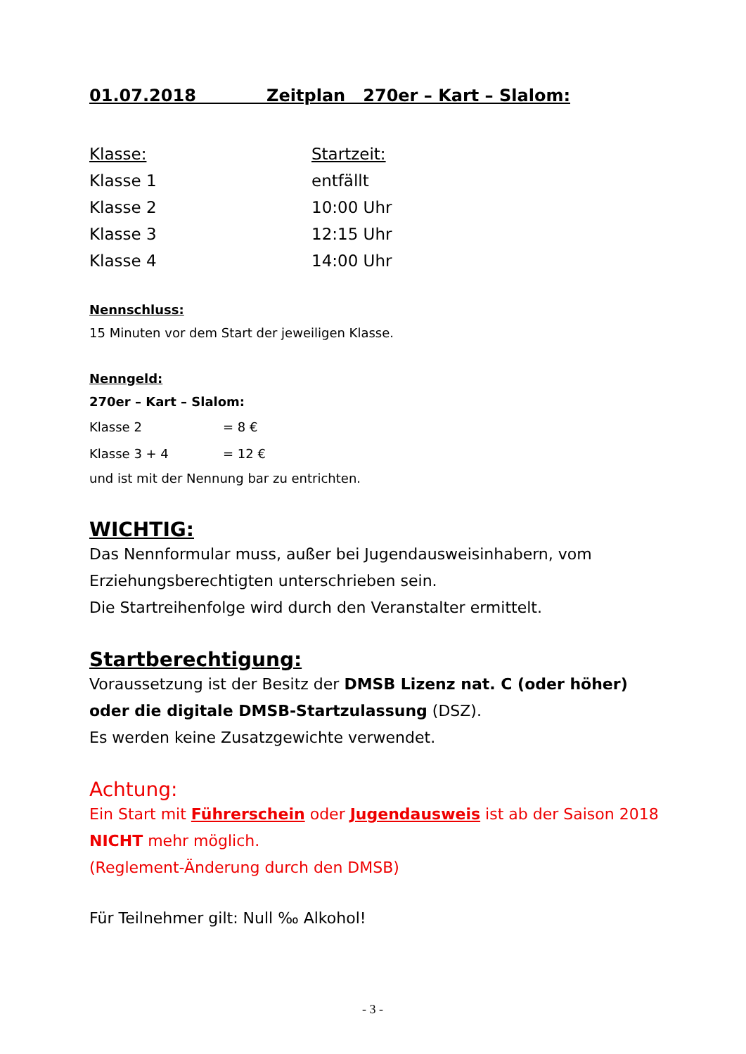01.07.2018 Zeitplan 270er – Kart – Slalom:
| Klasse: | Startzeit: |
| Klasse 1 | entfällt |
| Klasse 2 | 10:00 Uhr |
| Klasse 3 | 12:15 Uhr |
| Klasse 4 | 14:00 Uhr |
Nennschluss:
15 Minuten vor dem Start der jeweiligen Klasse.
Nenngeld:
270er – Kart – Slalom:
| Klasse 2 | = 8 € |
| Klasse 3 + 4 | = 12 € |
und ist mit der Nennung bar zu entrichten.
WICHTIG:
Das Nennformular muss, außer bei Jugendausweisinhabern, vom Erziehungsberechtigten unterschrieben sein.
Die Startreihenfolge wird durch den Veranstalter ermittelt.
Startberechtigung:
Voraussetzung ist der Besitz der DMSB Lizenz nat. C (oder höher) oder die digitale DMSB-Startzulassung (DSZ).
Es werden keine Zusatzgewichte verwendet.
Achtung:
Ein Start mit Führerschein oder Jugendausweis ist ab der Saison 2018 NICHT mehr möglich.
(Reglement-Änderung durch den DMSB)
Für Teilnehmer gilt: Null ‰ Alkohol!
- 3 -